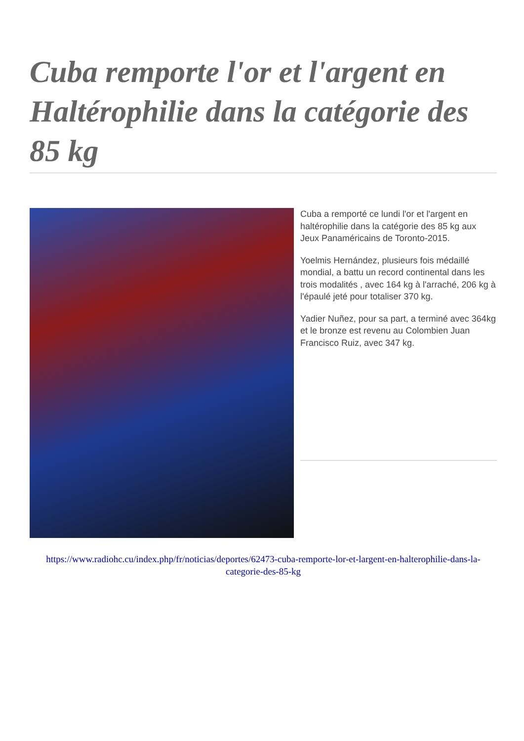Cuba remporte l'or et l'argent en Haltérophilie dans la catégorie des 85 kg
Cuba a remporté ce lundi l'or et l'argent en haltérophilie dans la catégorie des 85 kg aux Jeux Panaméricains de Toronto-2015.
Yoelmis Hernández, plusieurs fois médaillé mondial, a battu un record continental dans les trois modalités , avec 164 kg à l'arraché, 206 kg à l'épaulé jeté pour totaliser 370 kg.
Yadier Nuñez, pour sa part, a terminé avec 364kg et le bronze est revenu au Colombien Juan Francisco Ruiz, avec 347 kg.
https://www.radiohc.cu/index.php/fr/noticias/deportes/62473-cuba-remporte-lor-et-largent-en-halterophilie-dans-la-categorie-des-85-kg